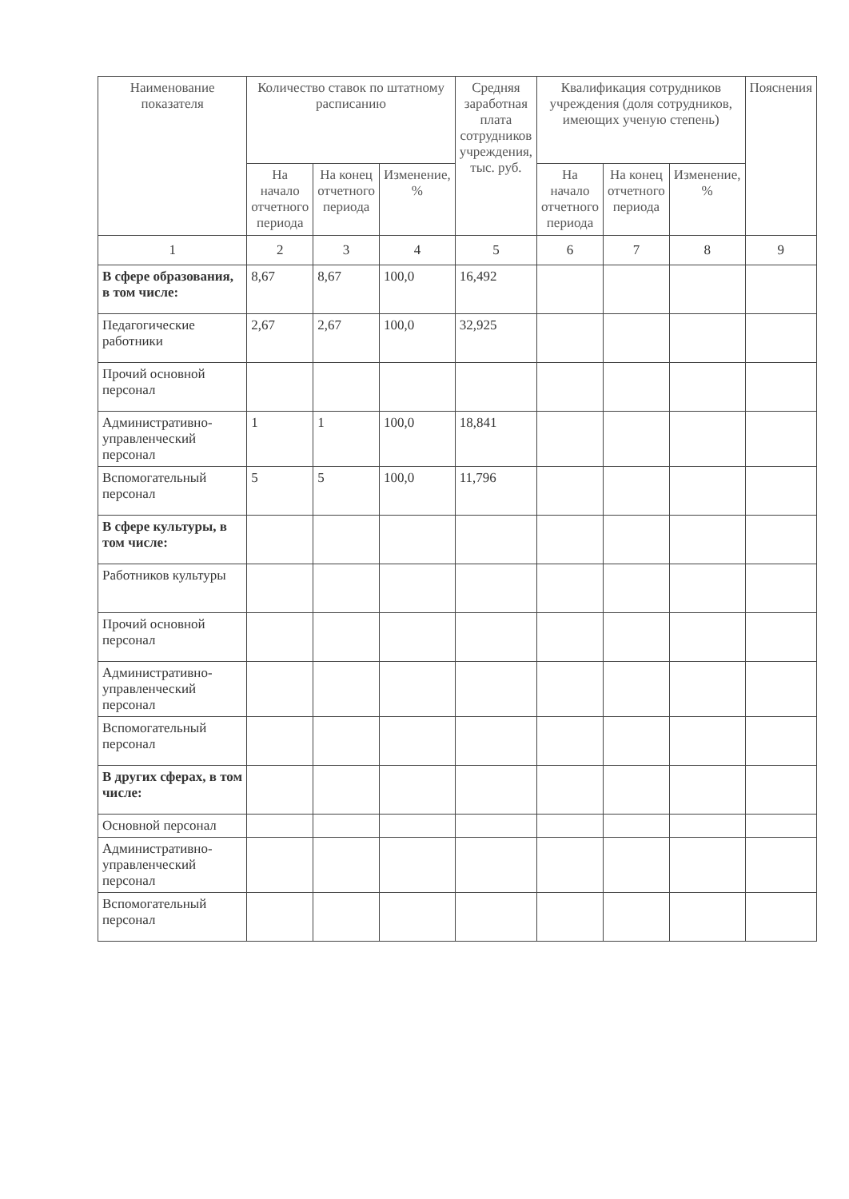| Наименование показателя | Количество ставок по штатному расписанию | | | Средняя заработная плата сотрудников учреждения, тыс. руб. | Квалификация сотрудников учреждения (доля сотрудников, имеющих ученую степень) | | | Пояснения |
| --- | --- | --- | --- | --- | --- | --- | --- | --- |
| | На начало отчетного периода | На конец отчетного периода | Изменение, % | | На начало отчетного периода | На конец отчетного периода | Изменение, % | |
| 1 | 2 | 3 | 4 | 5 | 6 | 7 | 8 | 9 |
| В сфере образования, в том числе: | 8,67 | 8,67 | 100,0 | 16,492 | | | | |
| Педагогические работники | 2,67 | 2,67 | 100,0 | 32,925 | | | | |
| Прочий основной персонал | | | | | | | | |
| Административно-управленческий персонал | 1 | 1 | 100,0 | 18,841 | | | | |
| Вспомогательный персонал | 5 | 5 | 100,0 | 11,796 | | | | |
| В сфере культуры, в том числе: | | | | | | | | |
| Работников культуры | | | | | | | | |
| Прочий основной персонал | | | | | | | | |
| Административно-управленческий персонал | | | | | | | | |
| Вспомогательный персонал | | | | | | | | |
| В других сферах, в том числе: | | | | | | | | |
| Основной персонал | | | | | | | | |
| Административно-управленческий персонал | | | | | | | | |
| Вспомогательный персонал | | | | | | | | |